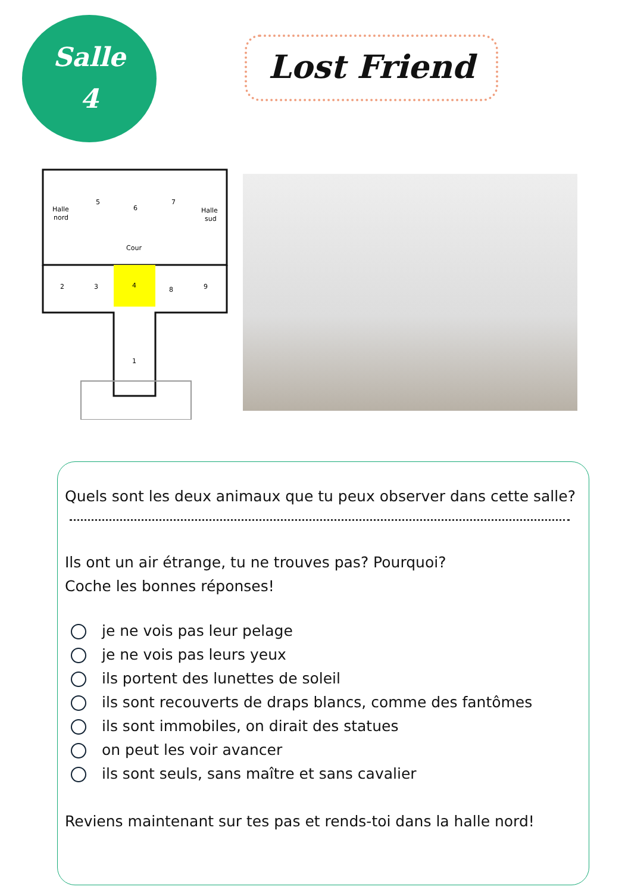Salle
4
Lost Friend
Halle
nord
5
6
7
Halle
sud
Cour
2
3
4
8
9
1
Quels sont les deux animaux que tu peux observer dans cette salle?
Ils ont un air étrange, tu ne trouves pas? Pourquoi?
Coche les bonnes réponses!
je ne vois pas leur pelage
je ne vois pas leurs yeux
ils portent des lunettes de soleil
ils sont recouverts de draps blancs, comme des fantômes
ils sont immobiles, on dirait des statues
on peut les voir avancer
ils sont seuls, sans maître et sans cavalier
Reviens maintenant sur tes pas et rends-toi dans la halle nord!